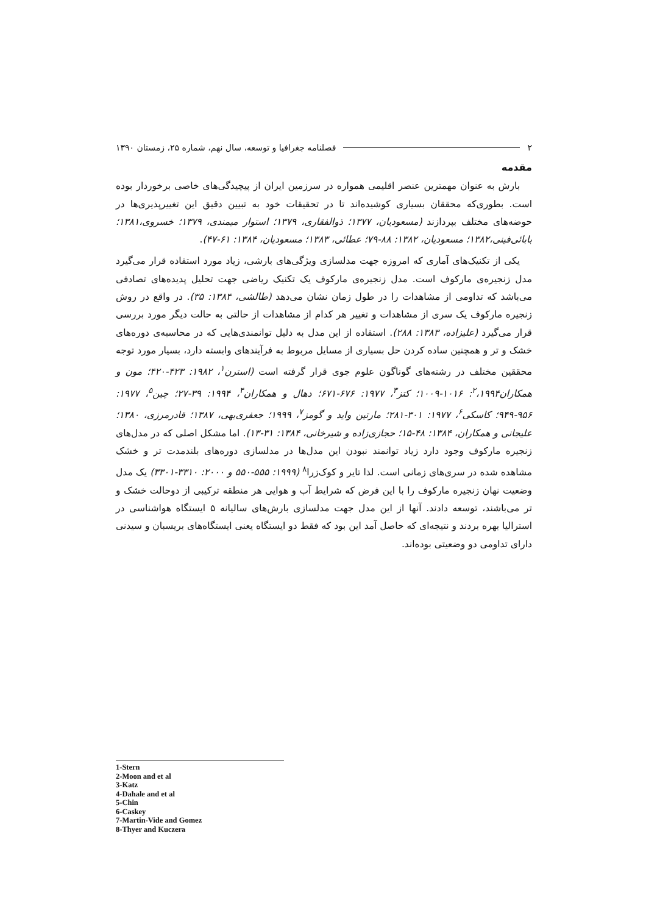۲ فصلنامه جغرافیا و توسعه، سال نهم، شماره ۲۵، زمستان ۱۳۹۰
مقدمه
بارش به عنوان مهمترین عنصر اقلیمی همواره در سرزمین ایران از پیچیدگی‌های خاصی برخوردار بوده است. بطوری‌که محققان بسیاری کوشیده‌اند تا در تحقیقات خود به تبیین دقیق این تغییرپذیری‌ها در حوضه‌های مختلف بپردازند (مسعودیان، ۱۳۷۷؛ ذوالفقاری، ۱۳۷۹؛ استوار میمندی، ۱۳۷۹؛ خسروی،۱۳۸۱؛ بابائی‌فینی،۱۳۸۲؛ مسعودیان، ۱۳۸۲: ۸۸-۷۹؛ عطائی، ۱۳۸۳؛ مسعودیان، ۱۳۸۴: ۶۱-۴۷).
یکی از تکنیک‌های آماری که امروزه جهت مدلسازی ویژگی‌های بارشی، زیاد مورد استفاده قرار می‌گیرد مدل زنجیره‌ی مارکوف است. مدل زنجیره‌ی مارکوف یک تکنیک ریاضی جهت تحلیل پدیده‌های تصادفی می‌باشد که تداومی از مشاهدات را در طول زمان نشان می‌دهد (طالشی، ۱۳۸۴: ۳۵). در واقع در روش زنجیره مارکوف یک سری از مشاهدات و تغییر هر کدام از مشاهدات از حالتی به حالت دیگر مورد بررسی قرار می‌گیرد (علیزاده، ۱۳۸۳: ۲۸۸). استفاده از این مدل به دلیل توانمندی‌هایی که در محاسبه‌ی دوره‌های خشک و تر و همچنین ساده کردن حل بسیاری از مسایل مربوط به فرآیندهای وابسته دارد، بسیار مورد توجه محققین مختلف در رشته‌های گوناگون علوم جوی قرار گرفته است (استرن<sup>۱</sup>، ۱۹۸۲: ۴۲۳-۴۲۰؛ مون و همکاران<sup>۲</sup>،۱۹۹۴: ۱۰۱۶-۱۰۰۹؛ کتز<sup>۳</sup>، ۱۹۷۷: ۶۷۶-۶۷۱؛ دهال و همکاران<sup>۴</sup>، ۱۹۹۴: ۳۹-۲۷؛ چین<sup>۵</sup>، ۱۹۷۷: ۹۵۶-۹۴۹؛ کاسکی<sup>۶</sup>، ۱۹۷۷: ۳۰۱-۲۸۱؛ مارتین واید و گومز<sup>۷</sup>، ۱۹۹۹؛ جعفری‌بهی، ۱۳۸۷؛ قادرمرزی، ۱۳۸۰؛ علیجانی و همکاران، ۱۳۸۴: ۴۸-۱۵؛ حجازی‌زاده و شیرخانی، ۱۳۸۴: ۳۱-۱۳). اما مشکل اصلی که در مدل‌های زنجیره مارکوف وجود دارد زیاد توانمند نبودن این مدل‌ها در مدلسازی دوره‌های بلندمدت تر و خشک مشاهده شده در سری‌های زمانی است. لذا تایر و کوک‌زرا<sup>۸</sup> (۱۹۹۹: ۵۵۵-۵۵۰ و ۲۰۰۰: ۳۳۱۰-۳۳۰۱) یک مدل وضعیت نهان زنجیره مارکوف را با این فرض که شرایط آب و هوایی هر منطقه ترکیبی از دوحالت خشک و تر می‌باشند، توسعه دادند. آنها از این مدل جهت مدلسازی بارش‌های سالیانه ۵ ایستگاه هواشناسی در استرالیا بهره بردند و نتیجه‌ای که حاصل آمد این بود که فقط دو ایستگاه یعنی ایستگاه‌های بریسبان و سیدنی دارای تداومی دو وضعیتی بوده‌اند.
1-Stern
2-Moon and et al
3-Katz
4-Dahale and et al
5-Chin
6-Caskey
7-Martin-Vide and Gomez
8-Thyer and Kuczera